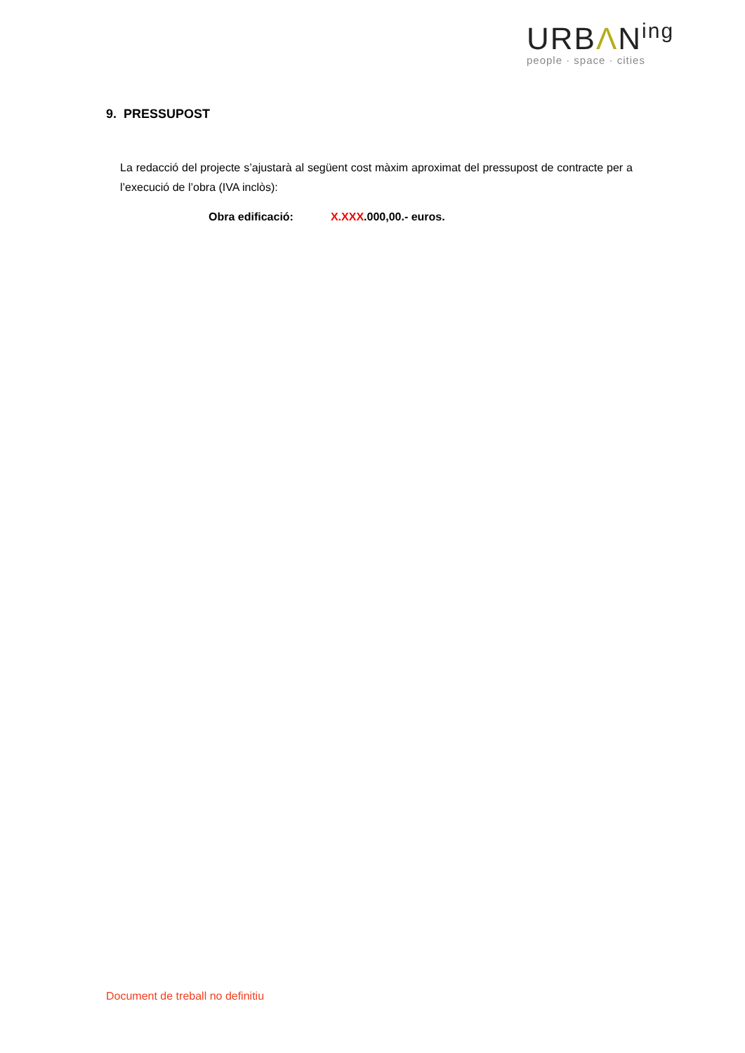URBΛN<sup>ing</sup>
people · space · cities
9. PRESSUPOST
La redacció del projecte s’ajustarà al següent cost màxim aproximat del pressupost de contracte per a l’execució de l’obra (IVA inclòs):
Obra edificació: X.XXX.000,00.- euros.
Document de treball no definitiu